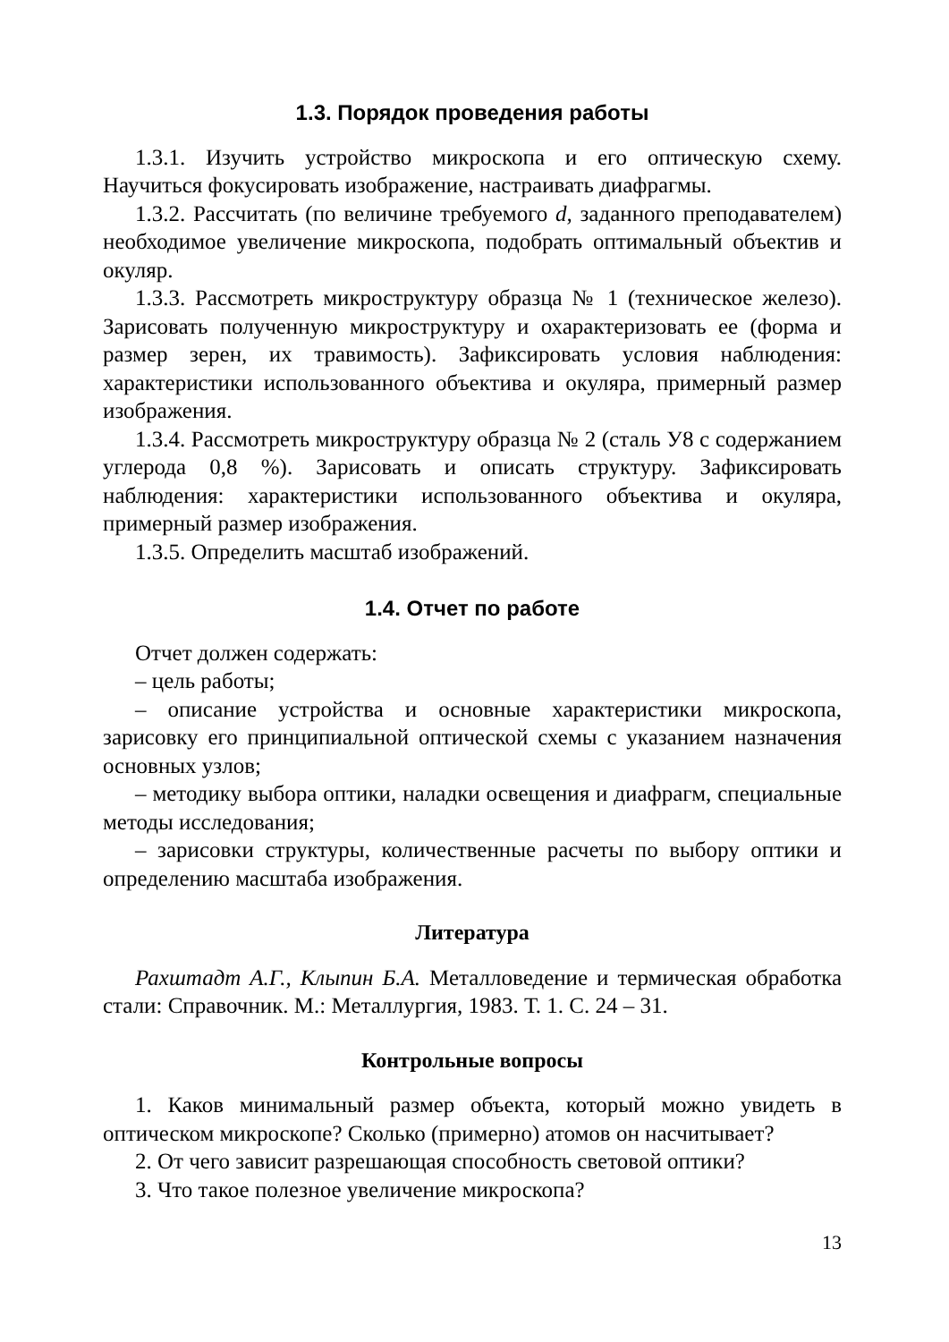1.3. Порядок проведения работы
1.3.1. Изучить устройство микроскопа и его оптическую схему. Научиться фокусировать изображение, настраивать диафрагмы.
1.3.2. Рассчитать (по величине требуемого d, заданного преподавателем) необходимое увеличение микроскопа, подобрать оптимальный объектив и окуляр.
1.3.3. Рассмотреть микроструктуру образца № 1 (техническое железо). Зарисовать полученную микроструктуру и охарактеризовать ее (форма и размер зерен, их травимость). Зафиксировать условия наблюдения: характеристики использованного объектива и окуляра, примерный размер изображения.
1.3.4. Рассмотреть микроструктуру образца № 2 (сталь У8 с содержанием углерода 0,8 %). Зарисовать и описать структуру. Зафиксировать наблюдения: характеристики использованного объектива и окуляра, примерный размер изображения.
1.3.5. Определить масштаб изображений.
1.4. Отчет по работе
Отчет должен содержать:
– цель работы;
– описание устройства и основные характеристики микроскопа, зарисовку его принципиальной оптической схемы с указанием назначения основных узлов;
– методику выбора оптики, наладки освещения и диафрагм, специальные методы исследования;
– зарисовки структуры, количественные расчеты по выбору оптики и определению масштаба изображения.
Литература
Рахштадт А.Г., Клыпин Б.А. Металловедение и термическая обработка стали: Справочник. М.: Металлургия, 1983. Т. 1. С. 24 – 31.
Контрольные вопросы
1. Каков минимальный размер объекта, который можно увидеть в оптическом микроскопе? Сколько (примерно) атомов он насчитывает?
2. От чего зависит разрешающая способность световой оптики?
3. Что такое полезное увеличение микроскопа?
13